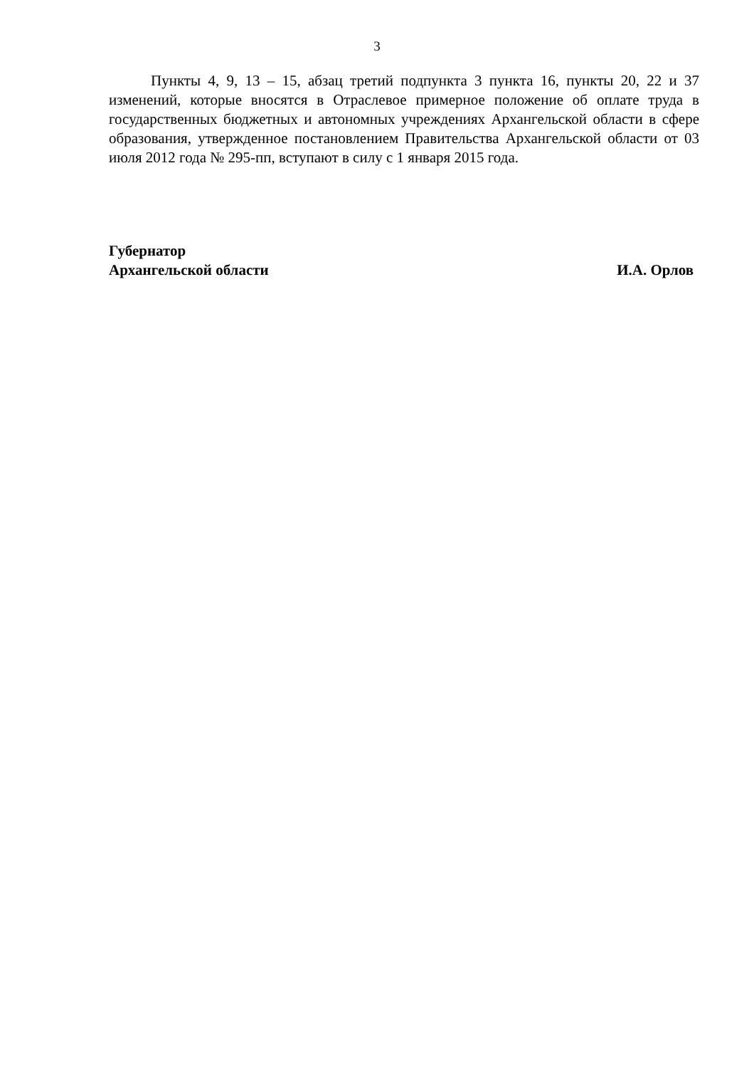3
Пункты 4, 9, 13 – 15, абзац третий подпункта 3 пункта 16, пункты 20, 22 и 37 изменений, которые вносятся в Отраслевое примерное положение об оплате труда в государственных бюджетных и автономных учреждениях Архангельской области в сфере образования, утвержденное постановлением Правительства Архангельской области от 03 июля 2012 года № 295-пп, вступают в силу с 1 января 2015 года.
Губернатор
Архангельской области И.А. Орлов